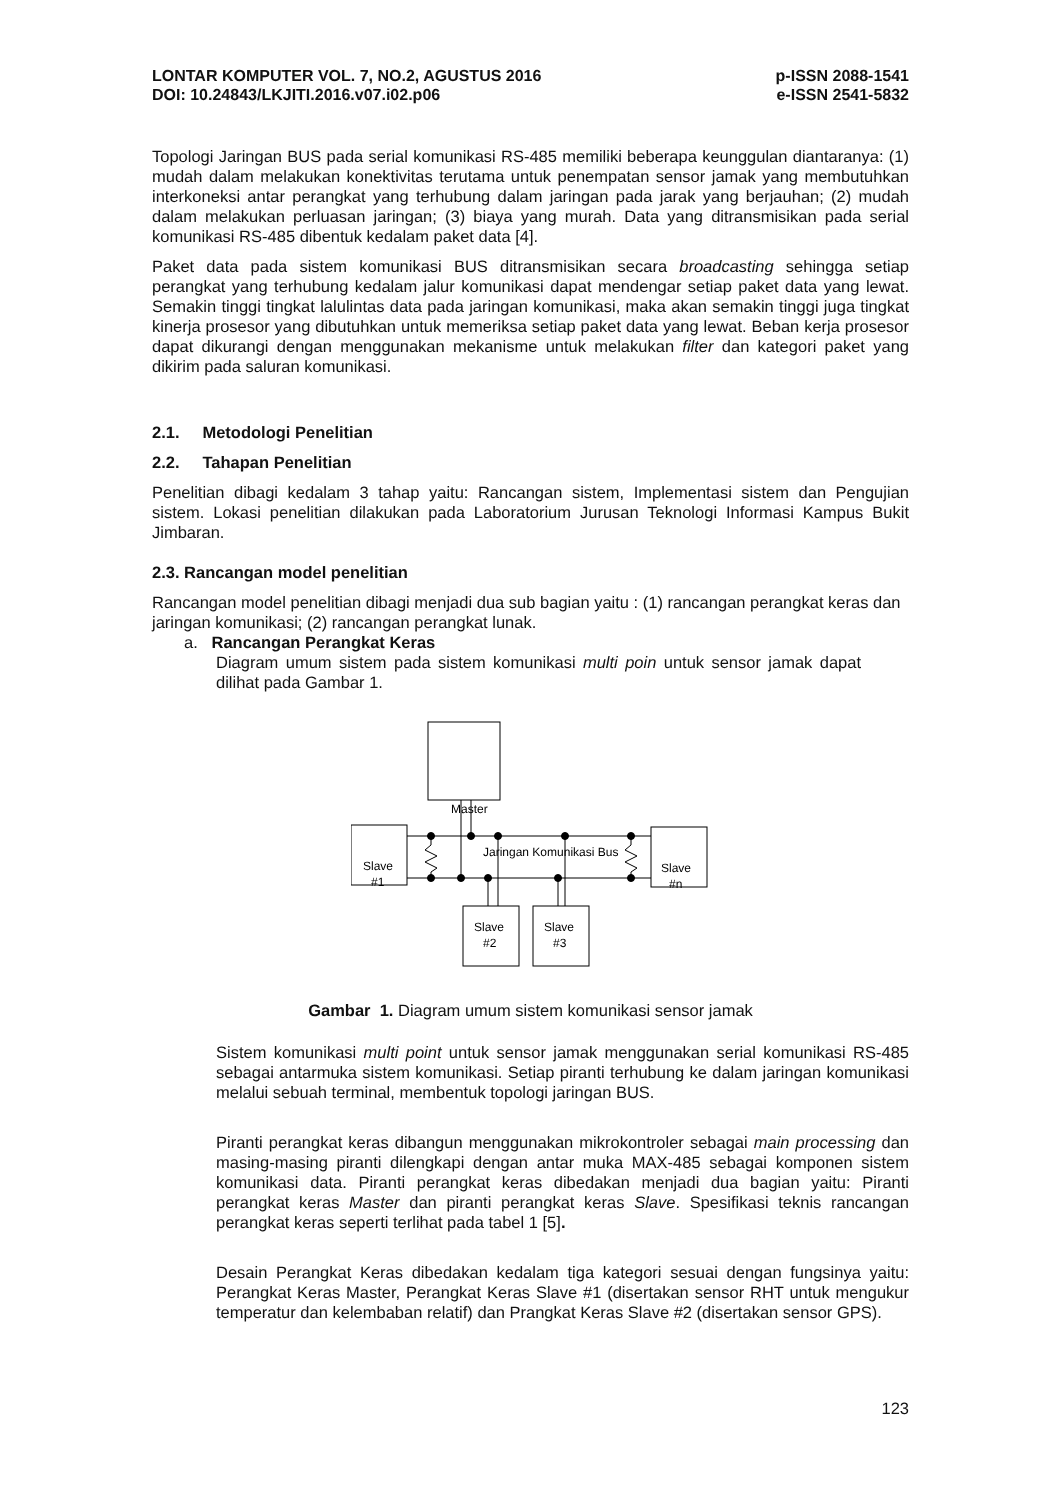LONTAR KOMPUTER VOL. 7, NO.2, AGUSTUS 2016
DOI: 10.24843/LKJITI.2016.v07.i02.p06
p-ISSN 2088-1541
e-ISSN 2541-5832
Topologi Jaringan BUS pada serial komunikasi RS-485 memiliki beberapa keunggulan diantaranya: (1) mudah dalam melakukan konektivitas terutama untuk penempatan sensor jamak yang membutuhkan interkoneksi antar perangkat yang terhubung dalam jaringan pada jarak yang berjauhan; (2) mudah dalam melakukan perluasan jaringan; (3) biaya yang murah. Data yang ditransmisikan pada serial komunikasi RS-485 dibentuk kedalam paket data [4].
Paket data pada sistem komunikasi BUS ditransmisikan secara broadcasting sehingga setiap perangkat yang terhubung kedalam jalur komunikasi dapat mendengar setiap paket data yang lewat. Semakin tinggi tingkat lalulintas data pada jaringan komunikasi, maka akan semakin tinggi juga tingkat kinerja prosesor yang dibutuhkan untuk memeriksa setiap paket data yang lewat. Beban kerja prosesor dapat dikurangi dengan menggunakan mekanisme untuk melakukan filter dan kategori paket yang dikirim pada saluran komunikasi.
2.1. Metodologi Penelitian
2.2. Tahapan Penelitian
Penelitian dibagi kedalam 3 tahap yaitu: Rancangan sistem, Implementasi sistem dan Pengujian sistem. Lokasi penelitian dilakukan pada Laboratorium Jurusan Teknologi Informasi Kampus Bukit Jimbaran.
2.3. Rancangan model penelitian
Rancangan model penelitian dibagi menjadi dua sub bagian yaitu : (1) rancangan perangkat keras dan jaringan komunikasi; (2) rancangan perangkat lunak.
a. Rancangan Perangkat Keras
Diagram umum sistem pada sistem komunikasi multi poin untuk sensor jamak dapat dilihat pada Gambar 1.
Master
Slave
#1
Slave
#n
Slave
#2
Slave
#3
Jaringan Komunikasi Bus
Gambar 1. Diagram umum sistem komunikasi sensor jamak
Sistem komunikasi multi point untuk sensor jamak menggunakan serial komunikasi RS-485 sebagai antarmuka sistem komunikasi. Setiap piranti terhubung ke dalam jaringan komunikasi melalui sebuah terminal, membentuk topologi jaringan BUS.
Piranti perangkat keras dibangun menggunakan mikrokontroler sebagai main processing dan masing-masing piranti dilengkapi dengan antar muka MAX-485 sebagai komponen sistem komunikasi data. Piranti perangkat keras dibedakan menjadi dua bagian yaitu: Piranti perangkat keras Master dan piranti perangkat keras Slave. Spesifikasi teknis rancangan perangkat keras seperti terlihat pada tabel 1 [5].
Desain Perangkat Keras dibedakan kedalam tiga kategori sesuai dengan fungsinya yaitu: Perangkat Keras Master, Perangkat Keras Slave #1 (disertakan sensor RHT untuk mengukur temperatur dan kelembaban relatif) dan Prangkat Keras Slave #2 (disertakan sensor GPS).
123